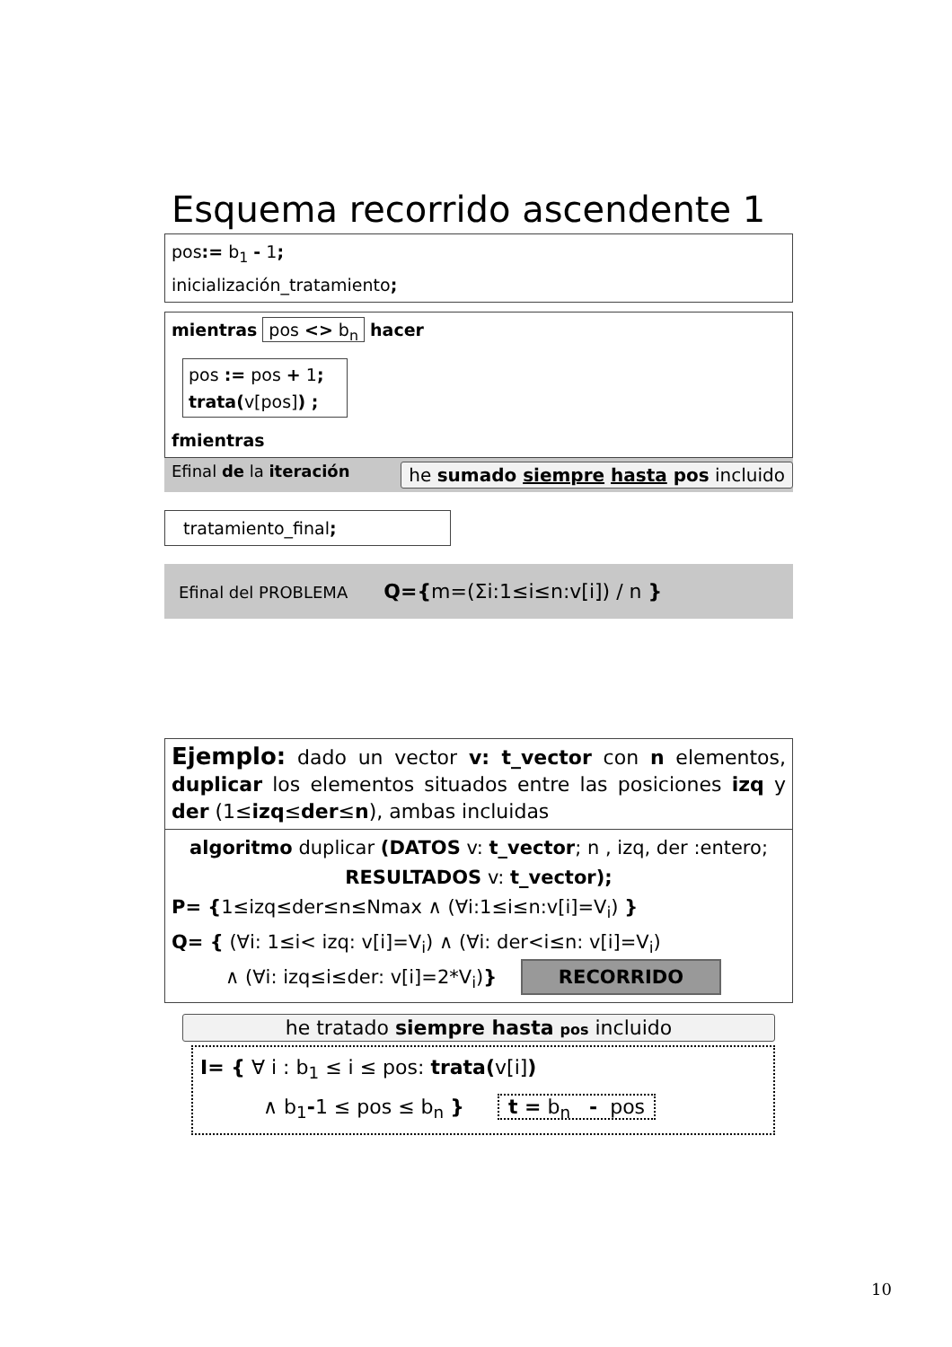Esquema recorrido ascendente 1
pos:= b<sub>1</sub> - 1;
inicialización_tratamiento;
mientras pos <> b<sub>n</sub> hacer
pos := pos + 1;
trata(v[pos]) ;
fmientras
Efinal de la iteración he sumado siempre hasta pos incluido
tratamiento_final;
Efinal del PROBLEMA Q={m=(Σi:1≤i≤n:v[i]) / n }
Ejemplo: dado un vector v: t_vector con n elementos, duplicar los elementos situados entre las posiciones izq y der (1≤izq≤der≤n), ambas incluidas
algoritmo duplicar (DATOS v: t_vector; n , izq, der :entero;
RESULTADOS v: t_vector);
P= {1≤izq≤der≤n≤Nmax ∧ (∀i:1≤i≤n:v[i]=V<sub>i</sub>) }
Q= { (∀i: 1≤i< izq: v[i]=V<sub>i</sub>) ∧ (∀i: der<i≤n: v[i]=V<sub>i</sub>)
∧ (∀i: izq≤i≤der: v[i]=2*V<sub>i</sub>)} RECORRIDO
he tratado siempre hasta pos incluido
I= { ∀ i : b<sub>1</sub> ≤ i ≤ pos: trata(v[i])
∧ b<sub>1</sub>-1 ≤ pos ≤ b<sub>n</sub> } t = b<sub>n</sub> - pos
10